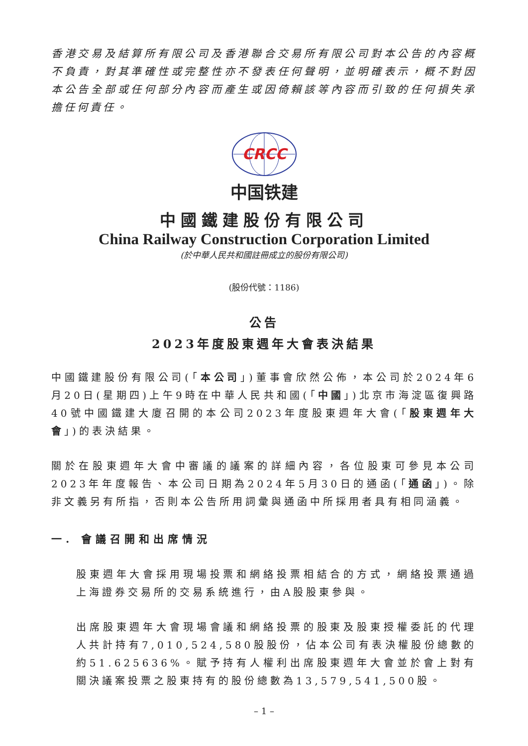香港交易及結算所有限公司及香港聯合交易所有限公司對本公告的內容概不負責，對其準確性或完整性亦不發表任何聲明，並明確表示，概不對因本公告全部或任何部分內容而產生或因倚賴該等內容而引致的任何損失承擔任何責任。
CRCC
中国铁建
中國鐵建股份有限公司
China Railway Construction Corporation Limited
(於中華人民共和國註冊成立的股份有限公司)
(股份代號：1186)
公告
2023年度股東週年大會表決結果
中國鐵建股份有限公司(「本公司」)董事會欣然公佈，本公司於2024年6月20日(星期四)上午9時在中華人民共和國(「中國」)北京市海淀區復興路40號中國鐵建大廈召開的本公司2023年度股東週年大會(「股東週年大會」)的表決結果。
關於在股東週年大會中審議的議案的詳細內容，各位股東可參見本公司2023年年度報告、本公司日期為2024年5月30日的通函(「通函」)。除非文義另有所指，否則本公告所用詞彙與通函中所採用者具有相同涵義。
一. 會議召開和出席情況
股東週年大會採用現場投票和網絡投票相結合的方式，網絡投票通過上海證券交易所的交易系統進行，由A股股東參與。
出席股東週年大會現場會議和網絡投票的股東及股東授權委託的代理人共計持有7,010,524,580股股份，佔本公司有表決權股份總數的約51.625636%。賦予持有人權利出席股東週年大會並於會上對有關決議案投票之股東持有的股份總數為13,579,541,500股。
– 1 –